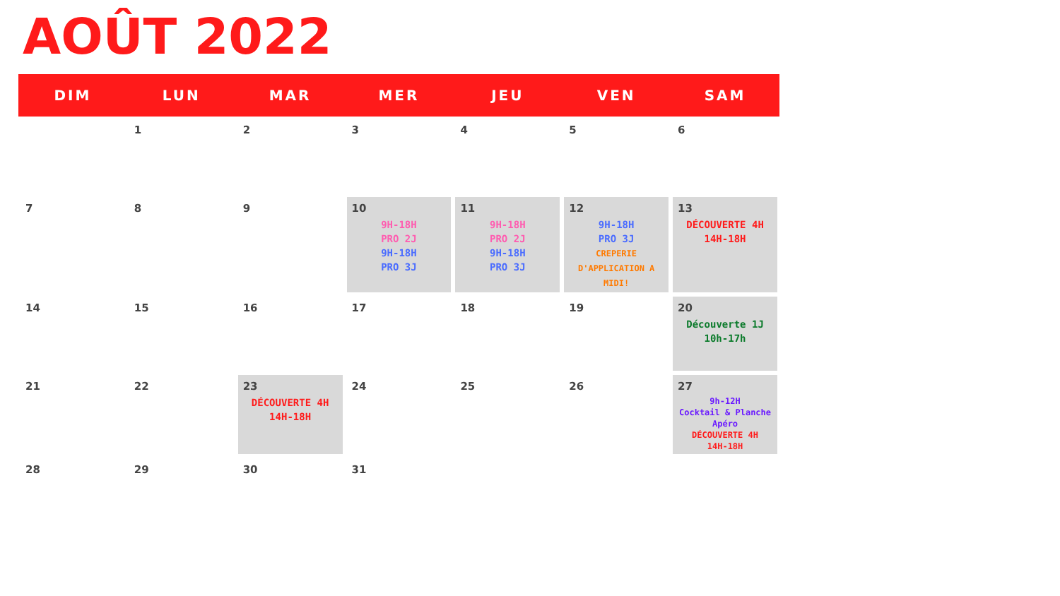AOÛT 2022
| DIM | LUN | MAR | MER | JEU | VEN | SAM |
| --- | --- | --- | --- | --- | --- | --- |
| | 1 | 2 | 3 | 4 | 5 | 6 |
| 7 | 8 | 9 | 10 9H-18H PRO 2J 9H-18H PRO 3J | 11 9H-18H PRO 2J 9H-18H PRO 3J | 12 9H-18H PRO 3J CREPERIE D'APPLICATION A MIDI! | 13 DÉCOUVERTE 4H 14H-18H |
| 14 | 15 | 16 | 17 | 18 | 19 | 20 Découverte 1J 10h-17h |
| 21 | 22 | 23 DÉCOUVERTE 4H 14H-18H | 24 | 25 | 26 | 27 9h-12H Cocktail & Planche Apéro DÉCOUVERTE 4H 14H-18H |
| 28 | 29 | 30 | 31 | | | |